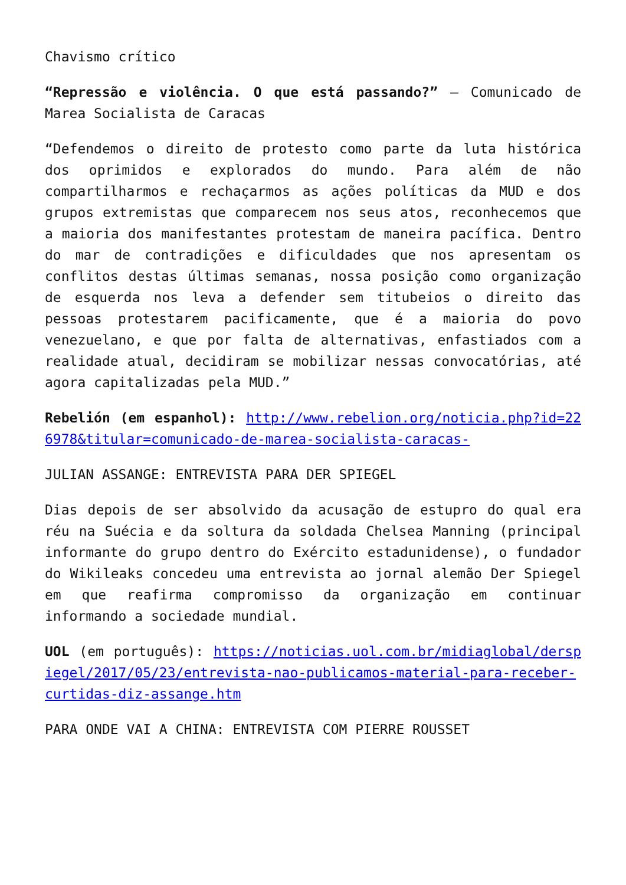Chavismo crítico
“Repressão e violência. O que está passando?” – Comunicado de Marea Socialista de Caracas
“Defendemos o direito de protesto como parte da luta histórica dos oprimidos e explorados do mundo. Para além de não compartilharmos e rechaçarmos as ações políticas da MUD e dos grupos extremistas que comparecem nos seus atos, reconhecemos que a maioria dos manifestantes protestam de maneira pacífica. Dentro do mar de contradições e dificuldades que nos apresentam os conflitos destas últimas semanas, nossa posição como organização de esquerda nos leva a defender sem titubeios o direito das pessoas protestarem pacificamente, que é a maioria do povo venezuelano, e que por falta de alternativas, enfastiados com a realidade atual, decidiram se mobilizar nessas convocatórias, até agora capitalizadas pela MUD.”
Rebelión (em espanhol): http://www.rebelion.org/noticia.php?id=226978&titular=comunicado-de-marea-socialista-caracas-
JULIAN ASSANGE: ENTREVISTA PARA DER SPIEGEL
Dias depois de ser absolvido da acusação de estupro do qual era réu na Suécia e da soltura da soldada Chelsea Manning (principal informante do grupo dentro do Exército estadunidense), o fundador do Wikileaks concedeu uma entrevista ao jornal alemão Der Spiegel em que reafirma compromisso da organização em continuar informando a sociedade mundial.
UOL (em português): https://noticias.uol.com.br/midiaglobal/derspiegel/2017/05/23/entrevista-nao-publicamos-material-para-receber-curtidas-diz-assange.htm
PARA ONDE VAI A CHINA: ENTREVISTA COM PIERRE ROUSSET